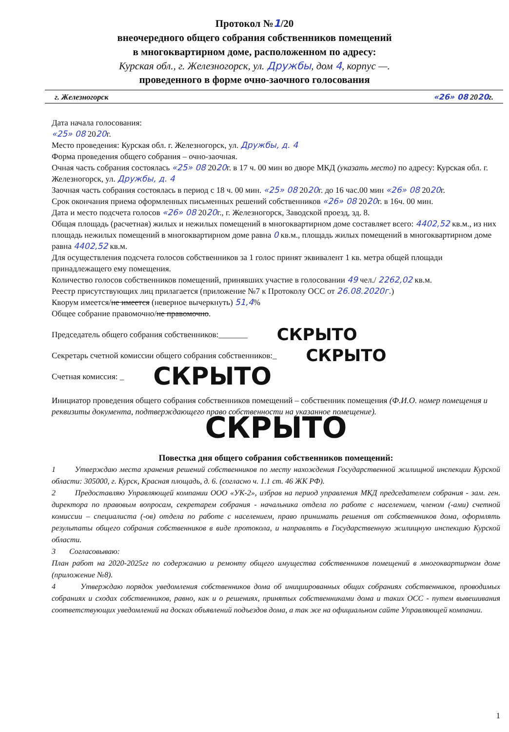Протокол №1/20
внеочередного общего собрания собственников помещений
в многоквартирном доме, расположенном по адресу:
Курская обл., г. Железногорск, ул. Дружбы, дом 4, корпус —.
проведенного в форме очно-заочного голосования
г. Железногорск «26» 08 2020г.
Дата начала голосования:
«25» 08 2020г.
Место проведения: Курская обл. г. Железногорск, ул. Дружбы, д. 4
Форма проведения общего собрания – очно-заочная.
Очная часть собрания состоялась «25» 08 2020г. в 17 ч. 00 мин во дворе МКД (указать место) по адресу: Курская обл. г. Железногорск, ул. Дружбы, д. 4
Заочная часть собрания состоялась в период с 18 ч. 00 мин. «25» 08 2020г. до 16 час.00 мин «26» 08 2020г.
Срок окончания приема оформленных письменных решений собственников «26» 08 2020г. в 16ч. 00 мин.
Дата и место подсчета голосов «26» 08 2020г., г. Железногорск, Заводской проезд, зд. 8.
Общая площадь (расчетная) жилых и нежилых помещений в многоквартирном доме составляет всего: 4402,52 кв.м., из них площадь нежилых помещений в многоквартирном доме равна 0 кв.м., площадь жилых помещений в многоквартирном доме равна 4402,52 кв.м.
Для осуществления подсчета голосов собственников за 1 голос принят эквивалент 1 кв. метра общей площади принадлежащего ему помещения.
Количество голосов собственников помещений, принявших участие в голосовании 49 чел./ 2262,02 кв.м.
Реестр присутствующих лиц прилагается (приложение №7 к Протоколу ОСС от 26.08.2020г.)
Кворум имеется/не имеется (неверное вычеркнуть) 51,4%
Общее собрание правомочно/не правомочно.
Председатель общего собрания собственников:_______ СКРЫТО
Секретарь счетной комиссии общего собрания собственников:_ СКРЫТО
Счетная комиссия: _ СКРЫТО
Инициатор проведения общего собрания собственников помещений – собственник помещения (Ф.И.О. номер помещения и реквизиты документа, подтверждающего право собственности на указанное помещение).
СКРЫТО
Повестка дня общего собрания собственников помещений:
1 Утверждаю места хранения решений собственников по месту нахождения Государственной жилищной инспекции Курской области: 305000, г. Курск, Красная площадь, д. 6. (согласно ч. 1.1 ст. 46 ЖК РФ).
2 Предоставляю Управляющей компании ООО «УК-2», избрав на период управления МКД председателем собрания - зам. ген. директора по правовым вопросам, секретарем собрания - начальника отдела по работе с населением, членом (-ами) счетной комиссии – специалиста (-ов) отдела по работе с населением, право принимать решения от собственников дома, оформлять результаты общего собрания собственников в виде протокола, и направлять в Государственную жилищную инспекцию Курской области.
3 Согласовываю:
План работ на 2020-2025гг по содержанию и ремонту общего имущества собственников помещений в многоквартирном доме (приложение №8).
4 Утверждаю порядок уведомления собственников дома об инициированных общих собраниях собственников, проводимых собраниях и сходах собственников, равно, как и о решениях, принятых собственниками дома и таких ОСС - путем вывешивания соответствующих уведомлений на досках объявлений подъездов дома, а так же на официальном сайте Управляющей компании.
1